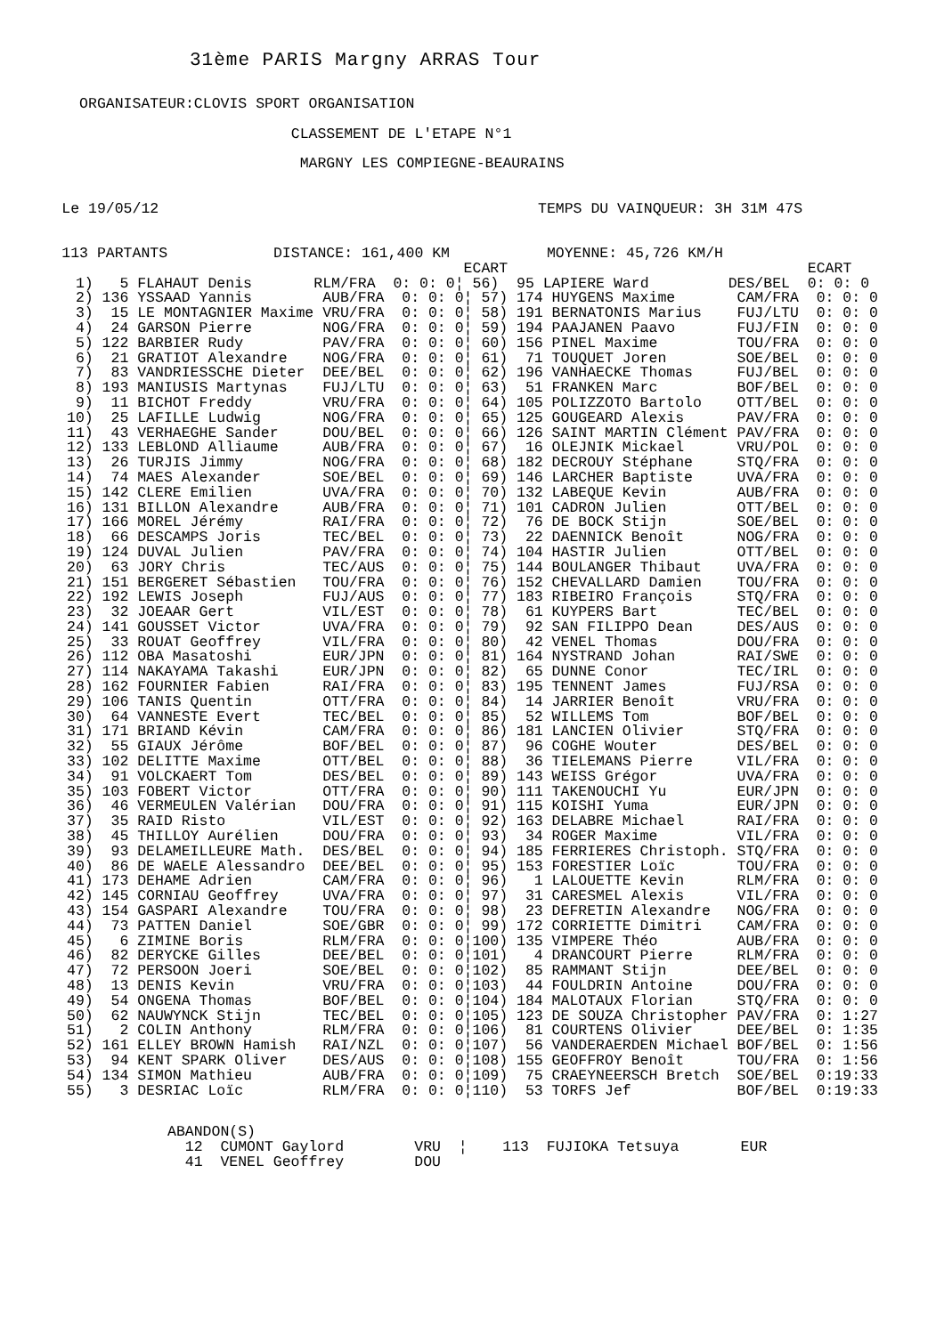31ème PARIS Margny ARRAS Tour
ORGANISATEUR:CLOVIS SPORT ORGANISATION CLASSEMENT DE L'ETAPE N°1 MARGNY LES COMPIEGNE-BEAURAINS Le 19/05/12 TEMPS DU VAINQUEUR: 3H 31M 47S 113 PARTANTS DISTANCE: 161,400 KM MOYENNE: 45,726 KM/H
| | | | ECART | | | | ECART |
| 1) 5 FLAHAUT Denis | RLM/FRA | 0: 0: 0¦ | 56) 95 LAPIERE Ward | | | DES/BEL | 0: 0: 0 |
2) 136 YSSAAD Yannis AUB/FRA 0: 0: 0¦ 57) 174 HUYGENS Maxime CAM/FRA 0: 0: 0 3) 15 LE MONTAGNIER Maxime VRU/FRA 0: 0: 0¦ 58) 191 BERNATONIS Marius FUJ/LTU 0: 0: 0 4) 24 GARSON Pierre NOG/FRA 0: 0: 0¦ 59) 194 PAAJANEN Paavo FUJ/FIN 0: 0: 0 5) 122 BARBIER Rudy PAV/FRA 0: 0: 0¦ 60) 156 PINEL Maxime TOU/FRA 0: 0: 0 6) 21 GRATIOT Alexandre NOG/FRA 0: 0: 0¦ 61) 71 TOUQUET Joren SOE/BEL 0: 0: 0 7) 83 VANDRIESSCHE Dieter DEE/BEL 0: 0: 0¦ 62) 196 VANHAECKE Thomas FUJ/BEL 0: 0: 0 8) 193 MANIUSIS Martynas FUJ/LTU 0: 0: 0¦ 63) 51 FRANKEN Marc BOF/BEL 0: 0: 0 9) 11 BICHOT Freddy VRU/FRA 0: 0: 0¦ 64) 105 POLIZZOTO Bartolo OTT/BEL 0: 0: 0 10) 25 LAFILLE Ludwig NOG/FRA 0: 0: 0¦ 65) 125 GOUGEARD Alexis PAV/FRA 0: 0: 0 11) 43 VERHAEGHE Sander DOU/BEL 0: 0: 0¦ 66) 126 SAINT MARTIN Clément PAV/FRA 0: 0: 0 12) 133 LEBLOND Alliaume AUB/FRA 0: 0: 0¦ 67) 16 OLEJNIK Mickael VRU/POL 0: 0: 0 13) 26 TURJIS Jimmy NOG/FRA 0: 0: 0¦ 68) 182 DECROUY Stéphane STQ/FRA 0: 0: 0 14) 74 MAES Alexander SOE/BEL 0: 0: 0¦ 69) 146 LARCHER Baptiste UVA/FRA 0: 0: 0 15) 142 CLERE Emilien UVA/FRA 0: 0: 0¦ 70) 132 LABEQUE Kevin AUB/FRA 0: 0: 0 16) 131 BILLON Alexandre AUB/FRA 0: 0: 0¦ 71) 101 CADRON Julien OTT/BEL 0: 0: 0 17) 166 MOREL Jérémy RAI/FRA 0: 0: 0¦ 72) 76 DE BOCK Stijn SOE/BEL 0: 0: 0 18) 66 DESCAMPS Joris TEC/BEL 0: 0: 0¦ 73) 22 DAENNICK Benoît NOG/FRA 0: 0: 0 19) 124 DUVAL Julien PAV/FRA 0: 0: 0¦ 74) 104 HASTIR Julien OTT/BEL 0: 0: 0 20) 63 JORY Chris TEC/AUS 0: 0: 0¦ 75) 144 BOULANGER Thibaut UVA/FRA 0: 0: 0 21) 151 BERGERET Sébastien TOU/FRA 0: 0: 0¦ 76) 152 CHEVALLARD Damien TOU/FRA 0: 0: 0 22) 192 LEWIS Joseph FUJ/AUS 0: 0: 0¦ 77) 183 RIBEIRO François STQ/FRA 0: 0: 0 23) 32 JOEAAR Gert VIL/EST 0: 0: 0¦ 78) 61 KUYPERS Bart TEC/BEL 0: 0: 0 24) 141 GOUSSET Victor UVA/FRA 0: 0: 0¦ 79) 92 SAN FILIPPO Dean DES/AUS 0: 0: 0 25) 33 ROUAT Geoffrey VIL/FRA 0: 0: 0¦ 80) 42 VENEL Thomas DOU/FRA 0: 0: 0 26) 112 OBA Masatoshi EUR/JPN 0: 0: 0¦ 81) 164 NYSTRAND Johan RAI/SWE 0: 0: 0 27) 114 NAKAYAMA Takashi EUR/JPN 0: 0: 0¦ 82) 65 DUNNE Conor TEC/IRL 0: 0: 0 28) 162 FOURNIER Fabien RAI/FRA 0: 0: 0¦ 83) 195 TENNENT James FUJ/RSA 0: 0: 0 29) 106 TANIS Quentin OTT/FRA 0: 0: 0¦ 84) 14 JARRIER Benoît VRU/FRA 0: 0: 0 30) 64 VANNESTE Evert TEC/BEL 0: 0: 0¦ 85) 52 WILLEMS Tom BOF/BEL 0: 0: 0 31) 171 BRIAND Kévin CAM/FRA 0: 0: 0¦ 86) 181 LANCIEN Olivier STQ/FRA 0: 0: 0 32) 55 GIAUX Jérôme BOF/BEL 0: 0: 0¦ 87) 96 COGHE Wouter DES/BEL 0: 0: 0 33) 102 DELITTE Maxime OTT/BEL 0: 0: 0¦ 88) 36 TIELEMANS Pierre VIL/FRA 0: 0: 0 34) 91 VOLCKAERT Tom DES/BEL 0: 0: 0¦ 89) 143 WEISS Grégor UVA/FRA 0: 0: 0 35) 103 FOBERT Victor OTT/FRA 0: 0: 0¦ 90) 111 TAKENOUCHI Yu EUR/JPN 0: 0: 0 36) 46 VERMEULEN Valérian DOU/FRA 0: 0: 0¦ 91) 115 KOISHI Yuma EUR/JPN 0: 0: 0 37) 35 RAID Risto VIL/EST 0: 0: 0¦ 92) 163 DELABRE Michael RAI/FRA 0: 0: 0 38) 45 THILLOY Aurélien DOU/FRA 0: 0: 0¦ 93) 34 ROGER Maxime VIL/FRA 0: 0: 0 39) 93 DELAMEILLEURE Math. DES/BEL 0: 0: 0¦ 94) 185 FERRIERES Christoph. STQ/FRA 0: 0: 0 40) 86 DE WAELE Alessandro DEE/BEL 0: 0: 0¦ 95) 153 FORESTIER Loïc TOU/FRA 0: 0: 0 41) 173 DEHAME Adrien CAM/FRA 0: 0: 0¦ 96) 1 LALOUETTE Kevin RLM/FRA 0: 0: 0 42) 145 CORNIAU Geoffrey UVA/FRA 0: 0: 0¦ 97) 31 CARESMEL Alexis VIL/FRA 0: 0: 0 43) 154 GASPARI Alexandre TOU/FRA 0: 0: 0¦ 98) 23 DEFRETIN Alexandre NOG/FRA 0: 0: 0 44) 73 PATTEN Daniel SOE/GBR 0: 0: 0¦ 99) 172 CORRIETTE Dimitri CAM/FRA 0: 0: 0 45) 6 ZIMINE Boris RLM/FRA 0: 0: 0¦100) 135 VIMPERE Théo AUB/FRA 0: 0: 0 46) 82 DERYCKE Gilles DEE/BEL 0: 0: 0¦101) 4 DRANCOURT Pierre RLM/FRA 0: 0: 0 47) 72 PERSOON Joeri SOE/BEL 0: 0: 0¦102) 85 RAMMANT Stijn DEE/BEL 0: 0: 0 48) 13 DENIS Kevin VRU/FRA 0: 0: 0¦103) 44 FOULDRIN Antoine DOU/FRA 0: 0: 0 49) 54 ONGENA Thomas BOF/BEL 0: 0: 0¦104) 184 MALOTAUX Florian STQ/FRA 0: 0: 0 50) 62 NAUWYNCK Stijn TEC/BEL 0: 0: 0¦105) 123 DE SOUZA Christopher PAV/FRA 0: 1:27 51) 2 COLIN Anthony RLM/FRA 0: 0: 0¦106) 81 COURTENS Olivier DEE/BEL 0: 1:35 52) 161 ELLEY BROWN Hamish RAI/NZL 0: 0: 0¦107) 56 VANDERAERDEN Michael BOF/BEL 0: 1:56 53) 94 KENT SPARK Oliver DES/AUS 0: 0: 0¦108) 155 GEOFFROY Benoît TOU/FRA 0: 1:56 54) 134 SIMON Mathieu AUB/FRA 0: 0: 0¦109) 75 CRAEYNEERSCH Bretch SOE/BEL 0:19:33 55) 3 DESRIAC Loïc RLM/FRA 0: 0: 0¦110) 53 TORFS Jef BOF/BEL 0:19:33
ABANDON(S) 12 CUMONT Gaylord VRU ¦ 113 FUJIOKA Tetsuya EUR 41 VENEL Geoffrey DOU